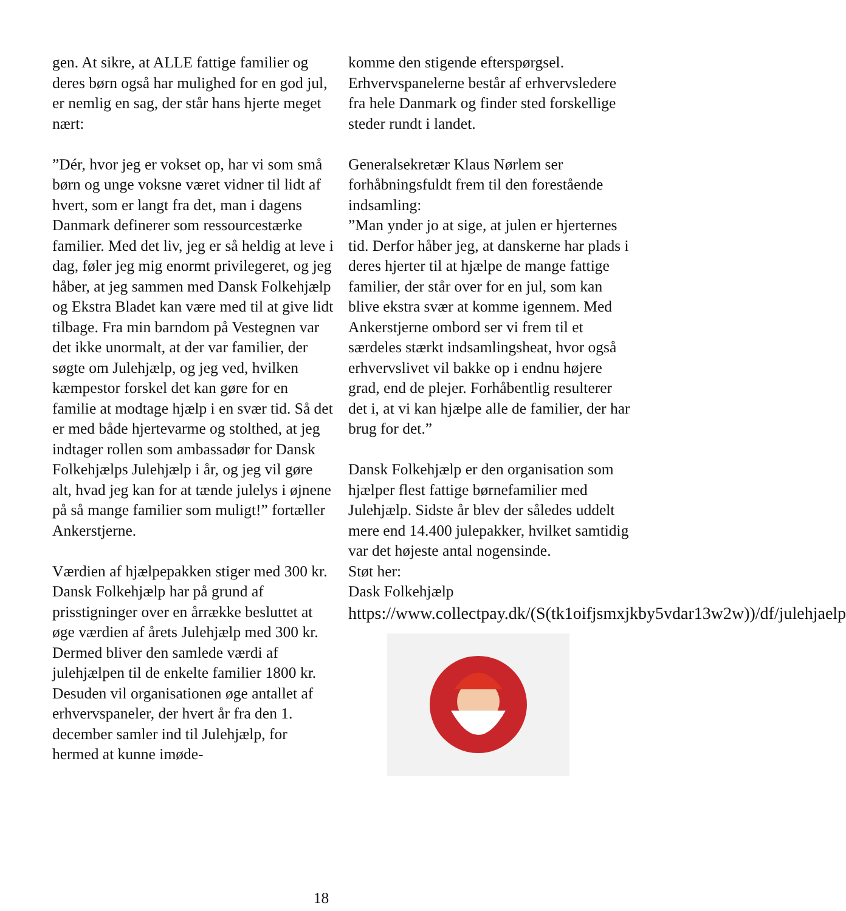gen. At sikre, at ALLE fattige familier og deres børn også har mulighed for en god jul, er nemlig en sag, der står hans hjerte meget nært:
”Dér, hvor jeg er vokset op, har vi som små børn og unge voksne været vidner til lidt af hvert, som er langt fra det, man i dagens Danmark definerer som ressourcestærke familier. Med det liv, jeg er så heldig at leve i dag, føler jeg mig enormt privilegeret, og jeg håber, at jeg sammen med Dansk Folkehjælp og Ekstra Bladet kan være med til at give lidt tilbage. Fra min barndom på Vestegnen var det ikke unormalt, at der var familier, der søgte om Julehjælp, og jeg ved, hvilken kæmpestor forskel det kan gøre for en familie at modtage hjælp i en svær tid. Så det er med både hjertevarme og stolthed, at jeg indtager rollen som ambassadør for Dansk Folkehjælps Julehjælp i år, og jeg vil gøre alt, hvad jeg kan for at tænde julelys i øjnene på så mange familier som muligt!” fortæller Ankerstjerne.
Værdien af hjælpepakken stiger med 300 kr.
Dansk Folkehjælp har på grund af prisstigninger over en årrække besluttet at øge værdien af årets Julehjælp med 300 kr. Dermed bliver den samlede værdi af julehjælpen til de enkelte familier 1800 kr.
Desuden vil organisationen øge antallet af erhvervspaneler, der hvert år fra den 1. december samler ind til Julehjælp, for hermed at kunne imøde-
komme den stigende efterspørgsel. Erhvervspanelerne består af erhvervsledere fra hele Danmark og finder sted forskellige steder rundt i landet.
Generalsekretær Klaus Nørlem ser forhåbningsfuldt frem til den forestående indsamling:
”Man ynder jo at sige, at julen er hjerternes tid. Derfor håber jeg, at danskerne har plads i deres hjerter til at hjælpe de mange fattige familier, der står over for en jul, som kan blive ekstra svær at komme igennem. Med Ankerstjerne ombord ser vi frem til et særdeles stærkt indsamlingsheat, hvor også erhvervslivet vil bakke op i endnu højere grad, end de plejer. Forhåbentlig resulterer det i, at vi kan hjælpe alle de familier, der har brug for det.”
Dansk Folkehjælp er den organisation som hjælper flest fattige børnefamilier med Julehjælp. Sidste år blev der således uddelt mere end 14.400 julepakker, hvilket samtidig var det højeste antal nogensinde.
Støt her:
Dask Folkehjælp
https://www.collectpay.dk/(S(tk1oifjsmxjkby5vdar13w2w))/df/julehjaelp
18